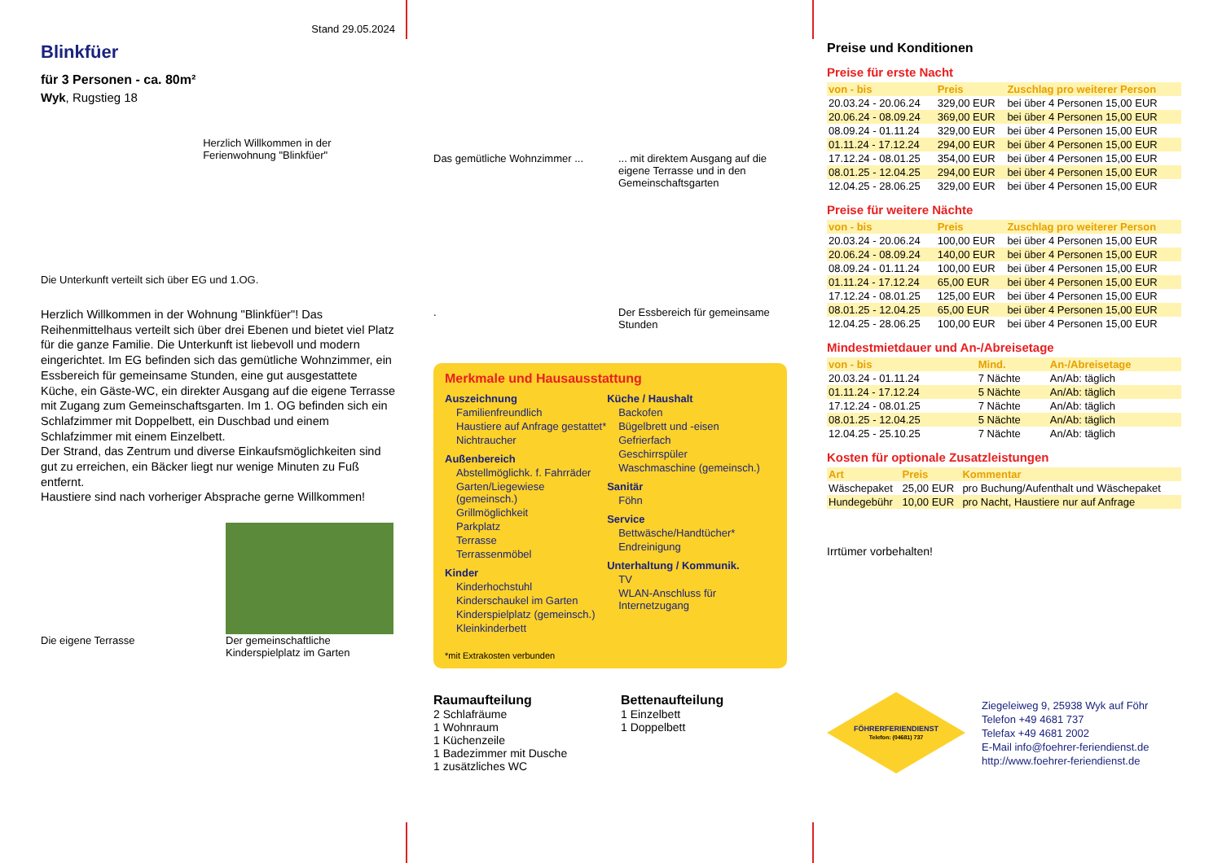Stand 29.05.2024
Blinkfüer
für 3 Personen - ca. 80m²
Wyk, Rugstieg 18
Herzlich Willkommen in der Ferienwohnung "Blinkfüer"
Die Unterkunft verteilt sich über EG und 1.OG.
Herzlich Willkommen in der Wohnung "Blinkfüer"! Das Reihenmittelhaus verteilt sich über drei Ebenen und bietet viel Platz für die ganze Familie. Die Unterkunft ist liebevoll und modern eingerichtet. Im EG befinden sich das gemütliche Wohnzimmer, ein Essbereich für gemeinsame Stunden, eine gut ausgestattete Küche, ein Gäste-WC, ein direkter Ausgang auf die eigene Terrasse mit Zugang zum Gemeinschaftsgarten. Im 1. OG befinden sich ein Schlafzimmer mit Doppelbett, ein Duschbad und einem Schlafzimmer mit einem Einzelbett.
Der Strand, das Zentrum und diverse Einkaufsmöglichkeiten sind gut zu erreichen, ein Bäcker liegt nur wenige Minuten zu Fuß entfernt.
Haustiere sind nach vorheriger Absprache gerne Willkommen!
Die eigene Terrasse Der gemeinschaftliche Kinderspielplatz im Garten
Das gemütliche Wohnzimmer ...
... mit direktem Ausgang auf die eigene Terrasse und in den Gemeinschaftsgarten
.
Der Essbereich für gemeinsame Stunden
Merkmale und Hausausstattung
Auszeichnung
Familienfreundlich
Haustiere auf Anfrage gestattet*
Nichtraucher
Außenbereich
Abstellmöglichk. f. Fahrräder
Garten/Liegewiese (gemeinsch.)
Grillmöglichkeit
Parkplatz
Terrasse
Terrassenmöbel
Kinder
Kinderhochstuhl
Kinderschaukel im Garten
Kinderspielplatz (gemeinsch.)
Kleinkinderbett
Küche / Haushalt
Backofen
Bügelbrett und -eisen
Gefrierfach
Geschirrspüler
Waschmaschine (gemeinsch.)
Sanitär
Föhn
Service
Bettwäsche/Handtücher*
Endreinigung
Unterhaltung / Kommunik.
TV
WLAN-Anschluss für Internetzugang
*mit Extrakosten verbunden
Raumaufteilung
2 Schlafräume
1 Wohnraum
1 Küchenzeile
1 Badezimmer mit Dusche
1 zusätzliches WC
Bettenaufteilung
1 Einzelbett
1 Doppelbett
Preise und Konditionen
Preise für erste Nacht
| von - bis | Preis | Zuschlag pro weiterer Person |
| --- | --- | --- |
| 20.03.24 - 20.06.24 | 329,00 EUR | bei über 4 Personen 15,00 EUR |
| 20.06.24 - 08.09.24 | 369,00 EUR | bei über 4 Personen 15,00 EUR |
| 08.09.24 - 01.11.24 | 329,00 EUR | bei über 4 Personen 15,00 EUR |
| 01.11.24 - 17.12.24 | 294,00 EUR | bei über 4 Personen 15,00 EUR |
| 17.12.24 - 08.01.25 | 354,00 EUR | bei über 4 Personen 15,00 EUR |
| 08.01.25 - 12.04.25 | 294,00 EUR | bei über 4 Personen 15,00 EUR |
| 12.04.25 - 28.06.25 | 329,00 EUR | bei über 4 Personen 15,00 EUR |
Preise für weitere Nächte
| von - bis | Preis | Zuschlag pro weiterer Person |
| --- | --- | --- |
| 20.03.24 - 20.06.24 | 100,00 EUR | bei über 4 Personen 15,00 EUR |
| 20.06.24 - 08.09.24 | 140,00 EUR | bei über 4 Personen 15,00 EUR |
| 08.09.24 - 01.11.24 | 100,00 EUR | bei über 4 Personen 15,00 EUR |
| 01.11.24 - 17.12.24 | 65,00 EUR | bei über 4 Personen 15,00 EUR |
| 17.12.24 - 08.01.25 | 125,00 EUR | bei über 4 Personen 15,00 EUR |
| 08.01.25 - 12.04.25 | 65,00 EUR | bei über 4 Personen 15,00 EUR |
| 12.04.25 - 28.06.25 | 100,00 EUR | bei über 4 Personen 15,00 EUR |
Mindestmietdauer und An-/Abreisetage
| von - bis | Mind. | An-/Abreisetage |
| --- | --- | --- |
| 20.03.24 - 01.11.24 | 7 Nächte | An/Ab: täglich |
| 01.11.24 - 17.12.24 | 5 Nächte | An/Ab: täglich |
| 17.12.24 - 08.01.25 | 7 Nächte | An/Ab: täglich |
| 08.01.25 - 12.04.25 | 5 Nächte | An/Ab: täglich |
| 12.04.25 - 25.10.25 | 7 Nächte | An/Ab: täglich |
Kosten für optionale Zusatzleistungen
| Art | Preis | Kommentar |
| --- | --- | --- |
| Wäschepaket | 25,00 EUR | pro Buchung/Aufenthalt und Wäschepaket |
| Hundegebühr | 10,00 EUR | pro Nacht, Haustiere nur auf Anfrage |
Irrtümer vorbehalten!
FÖHRERFERIENDIENST
Telefon: (04681) 737
Ziegeleiweg 9, 25938 Wyk auf Föhr
Telefon +49 4681 737
Telefax +49 4681 2002
E-Mail info@foehrer-feriendienst.de
http://www.foehrer-feriendienst.de